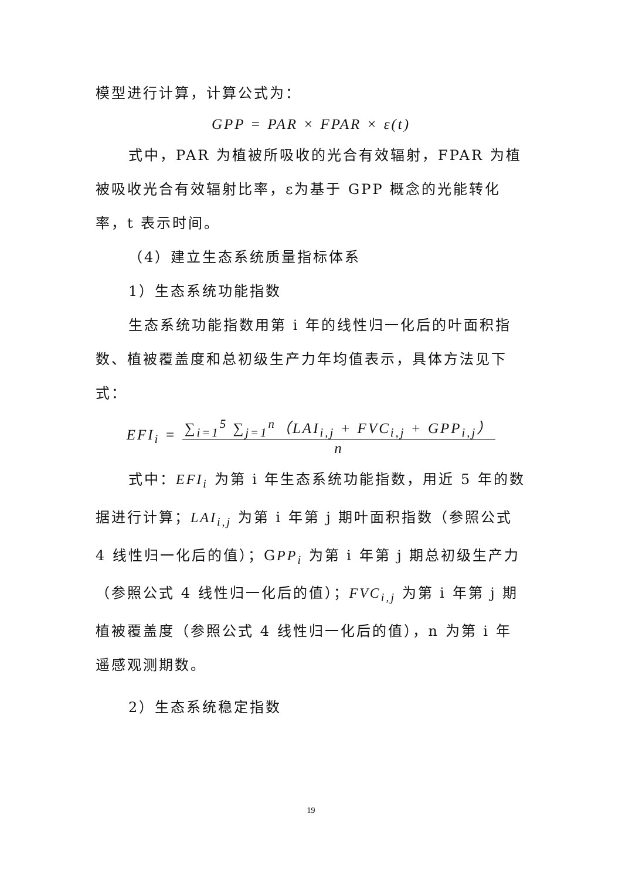模型进行计算，计算公式为：
GPP = PAR × FPAR × ε(t)
式中，PAR 为植被所吸收的光合有效辐射，FPAR 为植被吸收光合有效辐射比率，ε为基于 GPP 概念的光能转化率，t 表示时间。
（4）建立生态系统质量指标体系
1）生态系统功能指数
生态系统功能指数用第 i 年的线性归一化后的叶面积指数、植被覆盖度和总初级生产力年均值表示，具体方法见下式：
EFI<sub>i</sub> = ∑<sub>i=1</sub><sup>5</sup> ∑<sub>j=1</sub><sup>n</sup>（LAI<sub>i,j</sub> + FVC<sub>i,j</sub> + GPP<sub>i,j</sub>）
n
式中：EFI<sub>i</sub> 为第 i 年生态系统功能指数，用近 5 年的数据进行计算；LAI<sub>i,j</sub> 为第 i 年第 j 期叶面积指数（参照公式 4 线性归一化后的值）；GPP<sub>i</sub> 为第 i 年第 j 期总初级生产力（参照公式 4 线性归一化后的值）；FVC<sub>i,j</sub> 为第 i 年第 j 期植被覆盖度（参照公式 4 线性归一化后的值），n 为第 i 年遥感观测期数。
2）生态系统稳定指数
19